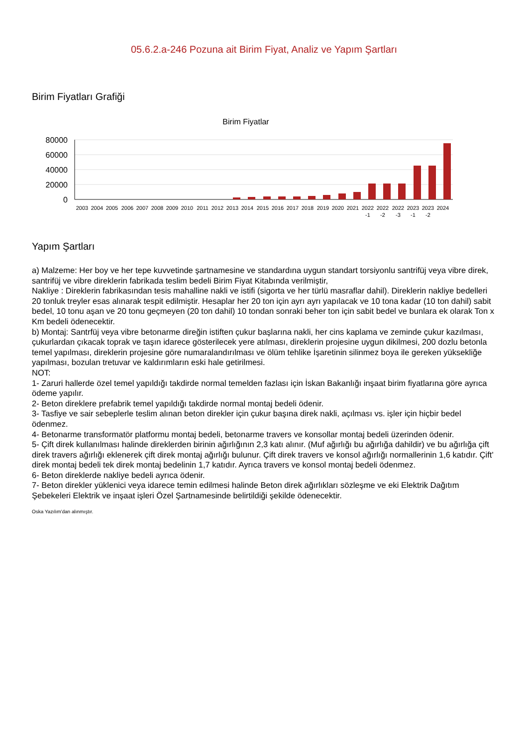05.6.2.a-246 Pozuna ait Birim Fiyat, Analiz ve Yapım Şartları
Birim Fiyatları Grafiği
Birim Fiyatlar
80000
60000
40000
20000
0
2003
2004
2005
2006
2007
2008
2009
2010
2011
2012
2013
2014
2015
2016
2017
2018
2019
2020
2021
2022
2022
2022
2023
2023
2024
-1
-2
-3
-1
-2
Yapım Şartları
a) Malzeme: Her boy ve her tepe kuvvetinde şartnamesine ve standardına uygun standart torsiyonlu santrifüj veya vibre direk, santrifüj ve vibre direklerin fabrikada teslim bedeli Birim Fiyat Kitabında verilmiştir,
Nakliye : Direklerin fabrikasından tesis mahalline nakli ve istifi (sigorta ve her türlü masraflar dahil). Direklerin nakliye bedelleri 20 tonluk treyler esas alınarak tespit edilmiştir. Hesaplar her 20 ton için ayrı ayrı yapılacak ve 10 tona kadar (10 ton dahil) sabit bedel, 10 tonu aşan ve 20 tonu geçmeyen (20 ton dahil) 10 tondan sonraki beher ton için sabit bedel ve bunlara ek olarak Ton x Km bedeli ödenecektir.
b) Montaj: Santrfüj veya vibre betonarme direğin istiften çukur başlarına nakli, her cins kaplama ve zeminde çukur kazılması, çukurlardan çıkacak toprak ve taşın idarece gösterilecek yere atılması, direklerin projesine uygun dikilmesi, 200 dozlu betonla temel yapılması, direklerin projesine göre numaralandırılması ve ölüm tehlike İşaretinin silinmez boya ile gereken yüksekliğe yapılması, bozulan tretuvar ve kaldırımların eski hale getirilmesi.
NOT:
1- Zaruri hallerde özel temel yapıldığı takdirde normal temelden fazlası için İskan Bakanlığı inşaat birim fiyatlarına göre ayrıca ödeme yapılır.
2- Beton direklere prefabrik temel yapıldığı takdirde normal montaj bedeli ödenir.
3- Tasfiye ve sair sebeplerle teslim alınan beton direkler için çukur başına direk nakli, açılması vs. işler için hiçbir bedel ödenmez.
4- Betonarme transformatör platformu montaj bedeli, betonarme travers ve konsollar montaj bedeli üzerinden ödenir.
5- Çift direk kullanılması halinde direklerden birinin ağırlığının 2,3 katı alınır. (Muf ağırlığı bu ağırlığa dahildir) ve bu ağırlığa çift direk travers ağırlığı eklenerek çift direk montaj ağırlığı bulunur. Çift direk travers ve konsol ağırlığı normallerinin 1,6 katıdır. Çift' direk montaj bedeli tek direk montaj bedelinin 1,7 katıdır. Ayrıca travers ve konsol montaj bedeli ödenmez.
6- Beton direklerde nakliye bedeli ayrıca ödenir.
7- Beton direkler yüklenici veya idarece temin edilmesi halinde Beton direk ağırlıkları sözleşme ve eki Elektrik Dağıtım Şebekeleri Elektrik ve inşaat işleri Özel Şartnamesinde belirtildiği şekilde ödenecektir.
Oska Yazılım'dan alınmıştır.